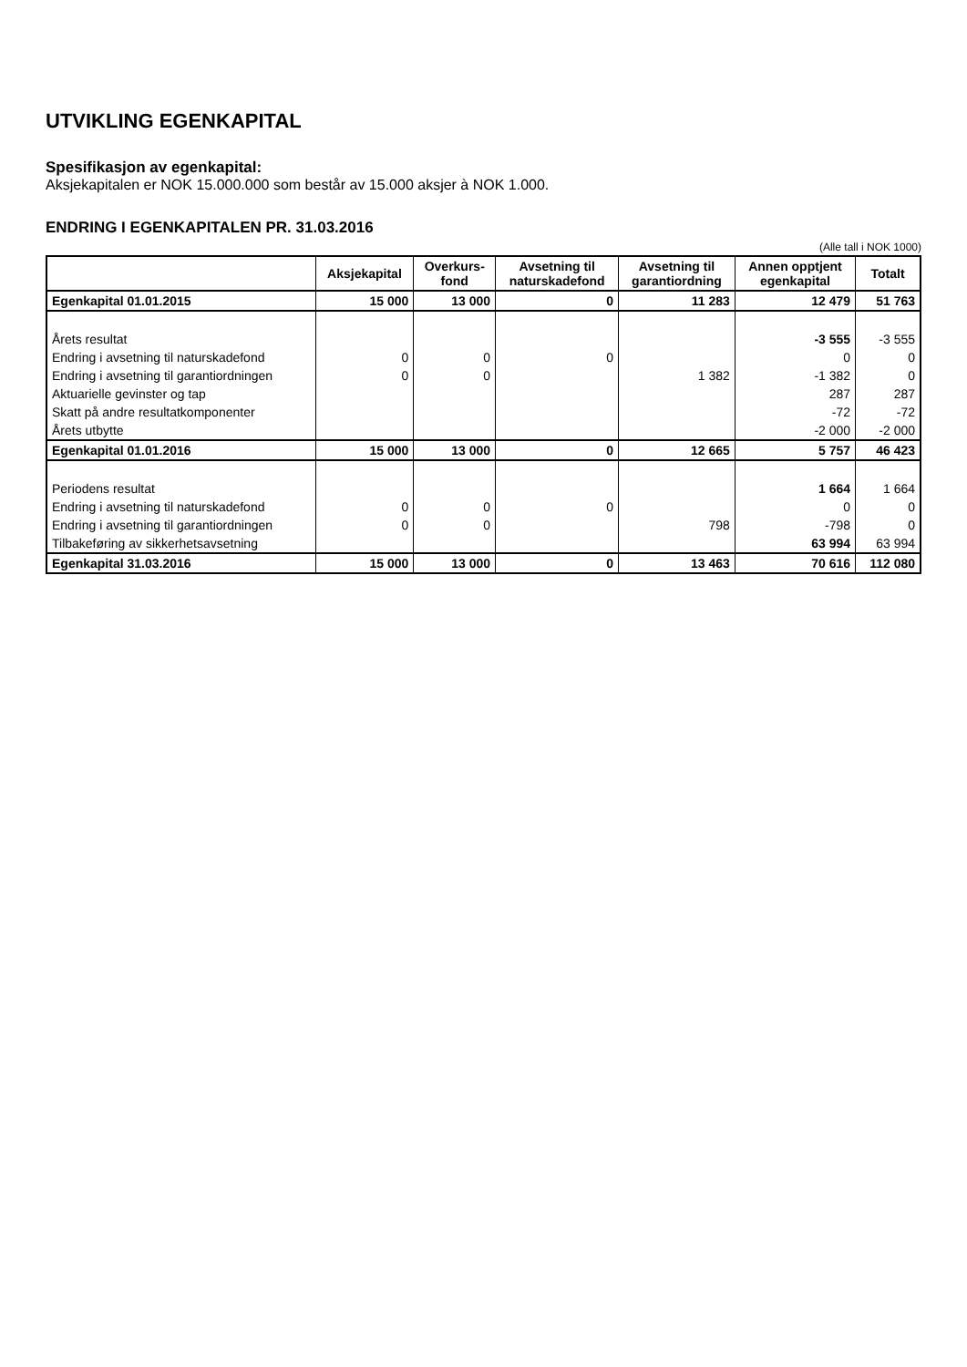UTVIKLING EGENKAPITAL
Spesifikasjon av egenkapital:
Aksjekapitalen er NOK 15.000.000 som består av 15.000 aksjer à NOK 1.000.
ENDRING I EGENKAPITALEN PR. 31.03.2016
(Alle tall i NOK 1000)
| | Aksjekapital | Overkurs- fond | Avsetning til naturskadefond | Avsetning til garantiordning | Annen opptjent egenkapital | Totalt |
| --- | --- | --- | --- | --- | --- | --- |
| Egenkapital 01.01.2015 | 15 000 | 13 000 | 0 | 11 283 | 12 479 | 51 763 |
| Årets resultat | | | | | -3 555 | -3 555 |
| Endring i avsetning til naturskadefond | 0 | 0 | 0 | | 0 | 0 |
| Endring i avsetning til garantiordningen | 0 | 0 | | 1 382 | -1 382 | 0 |
| Aktuarielle gevinster og tap | | | | | 287 | 287 |
| Skatt på andre resultatkomponenter | | | | | -72 | -72 |
| Årets utbytte | | | | | -2 000 | -2 000 |
| Egenkapital 01.01.2016 | 15 000 | 13 000 | 0 | 12 665 | 5 757 | 46 423 |
| Periodens resultat | | | | | 1 664 | 1 664 |
| Endring i avsetning til naturskadefond | 0 | 0 | 0 | | 0 | 0 |
| Endring i avsetning til garantiordningen | 0 | 0 | | 798 | -798 | 0 |
| Tilbakeføring av sikkerhetsavsetning | | | | | 63 994 | 63 994 |
| Egenkapital 31.03.2016 | 15 000 | 13 000 | 0 | 13 463 | 70 616 | 112 080 |